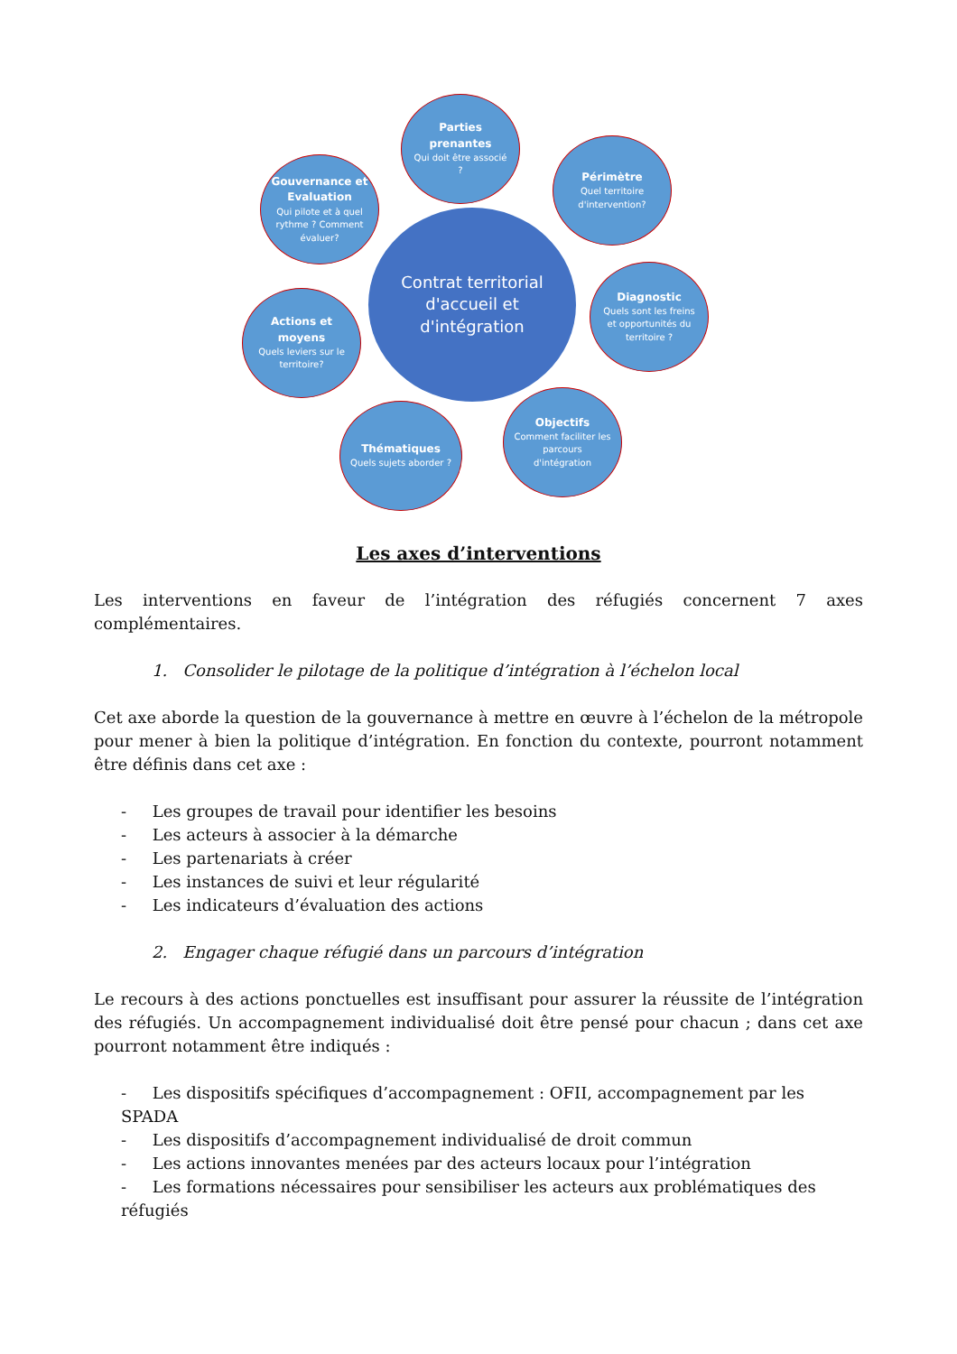Parties prenantes
Qui doit être associé ?
Gouvernance et Evaluation
Qui pilote et à quel rythme ? Comment évaluer?
Périmètre
Quel territoire d'intervention?
Contrat territorial d'accueil et d'intégration
Diagnostic
Quels sont les freins et opportunités du territoire ?
Actions et moyens
Quels leviers sur le territoire?
Objectifs
Comment faciliter les parcours d'intégration
Thématiques
Quels sujets aborder ?
Les axes d’interventions
Les interventions en faveur de l’intégration des réfugiés concernent 7 axes complémentaires.
1. Consolider le pilotage de la politique d’intégration à l’échelon local
Cet axe aborde la question de la gouvernance à mettre en œuvre à l’échelon de la métropole pour mener à bien la politique d’intégration. En fonction du contexte, pourront notamment être définis dans cet axe :
- Les groupes de travail pour identifier les besoins
- Les acteurs à associer à la démarche
- Les partenariats à créer
- Les instances de suivi et leur régularité
- Les indicateurs d’évaluation des actions
2. Engager chaque réfugié dans un parcours d’intégration
Le recours à des actions ponctuelles est insuffisant pour assurer la réussite de l’intégration des réfugiés. Un accompagnement individualisé doit être pensé pour chacun ; dans cet axe pourront notamment être indiqués :
- Les dispositifs spécifiques d’accompagnement : OFII, accompagnement par les SPADA
- Les dispositifs d’accompagnement individualisé de droit commun
- Les actions innovantes menées par des acteurs locaux pour l’intégration
- Les formations nécessaires pour sensibiliser les acteurs aux problématiques des réfugiés